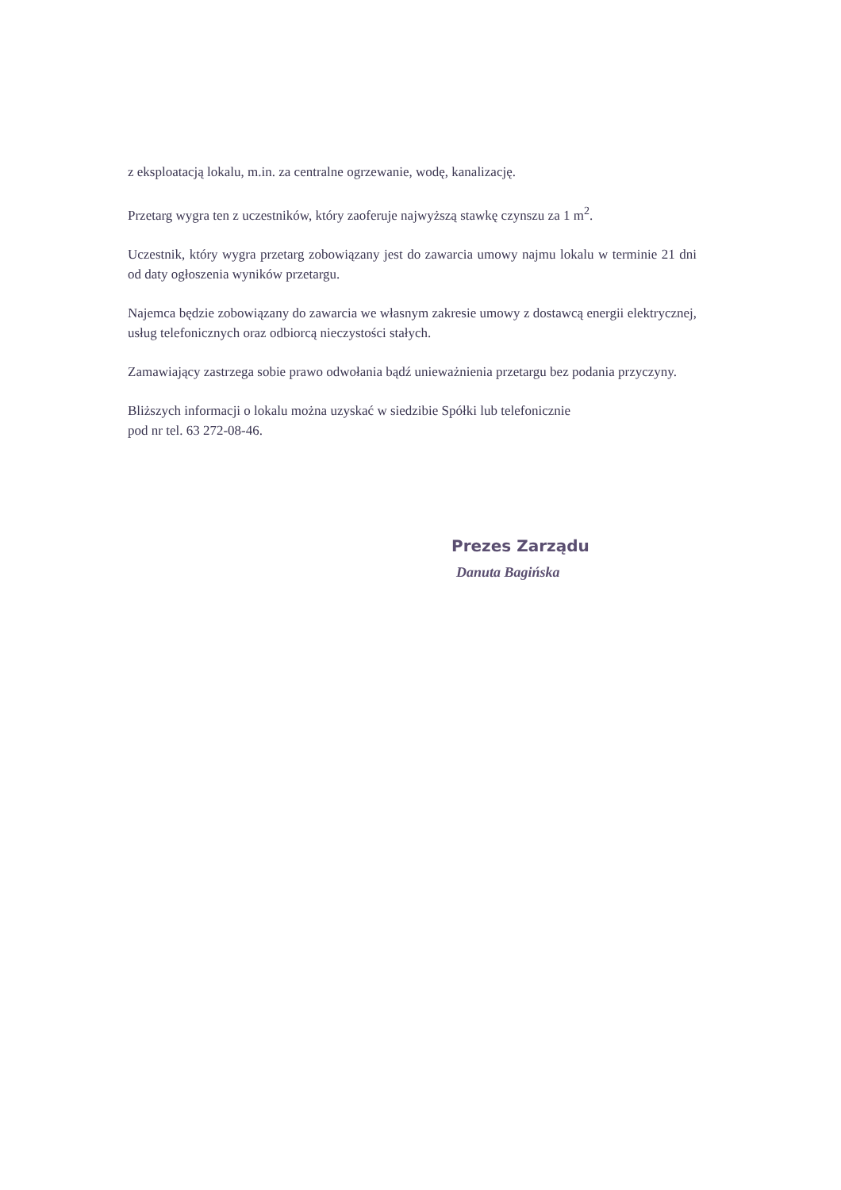z eksploatacją lokalu, m.in. za centralne ogrzewanie, wodę, kanalizację.
Przetarg wygra ten z uczestników, który zaoferuje najwyższą stawkę czynszu za 1 m<sup>2</sup>.
Uczestnik, który wygra przetarg zobowiązany jest do zawarcia umowy najmu lokalu w terminie 21 dni od daty ogłoszenia wyników przetargu.
Najemca będzie zobowiązany do zawarcia we własnym zakresie umowy z dostawcą energii elektrycznej, usług telefonicznych oraz odbiorcą nieczystości stałych.
Zamawiający zastrzega sobie prawo odwołania bądź unieważnienia przetargu bez podania przyczyny.
Bliższych informacji o lokalu można uzyskać w siedzibie Spółki lub telefonicznie
pod nr tel. 63 272-08-46.
Prezes Zarządu
Danuta Bagińska